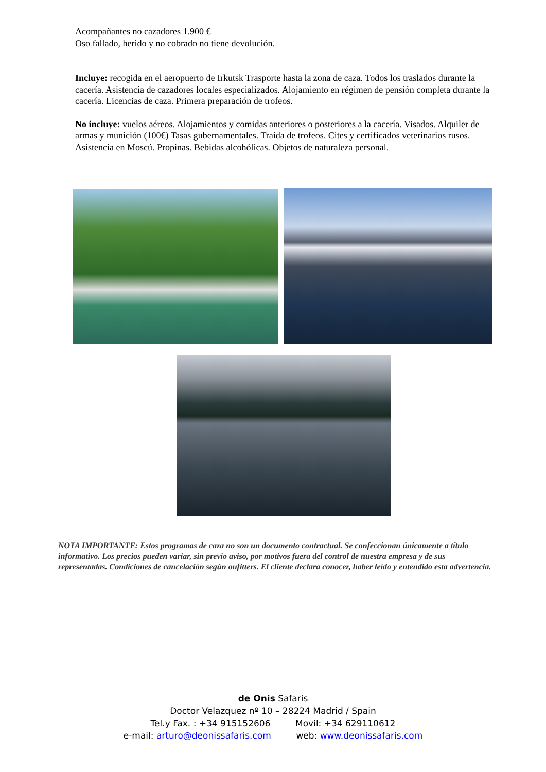Acompañantes no cazadores 1.900 €
Oso fallado, herido y no cobrado no tiene devolución.
Incluye: recogida en el aeropuerto de Irkutsk Trasporte hasta la zona de caza. Todos los traslados durante la cacería. Asistencia de cazadores locales especializados. Alojamiento en régimen de pensión completa durante la cacería. Licencias de caza. Primera preparación de trofeos.
No incluye: vuelos aéreos. Alojamientos y comidas anteriores o posteriores a la cacería. Visados. Alquiler de armas y munición (100€) Tasas gubernamentales. Traída de trofeos. Cites y certificados veterinarios rusos. Asistencia en Moscú. Propinas. Bebidas alcohólicas. Objetos de naturaleza personal.
NOTA IMPORTANTE: Estos programas de caza no son un documento contractual. Se confeccionan únicamente a título informativo. Los precios pueden variar, sin previo aviso, por motivos fuera del control de nuestra empresa y de sus representadas. Condiciones de cancelación según oufitters. El cliente declara conocer, haber leído y entendido esta advertencia.
de Onis Safaris
Doctor Velazquez nº 10 – 28224 Madrid / Spain
Tel.y Fax. : +34 915152606 Movil: +34 629110612
e-mail: arturo@deonissafaris.com web: www.deonissafaris.com